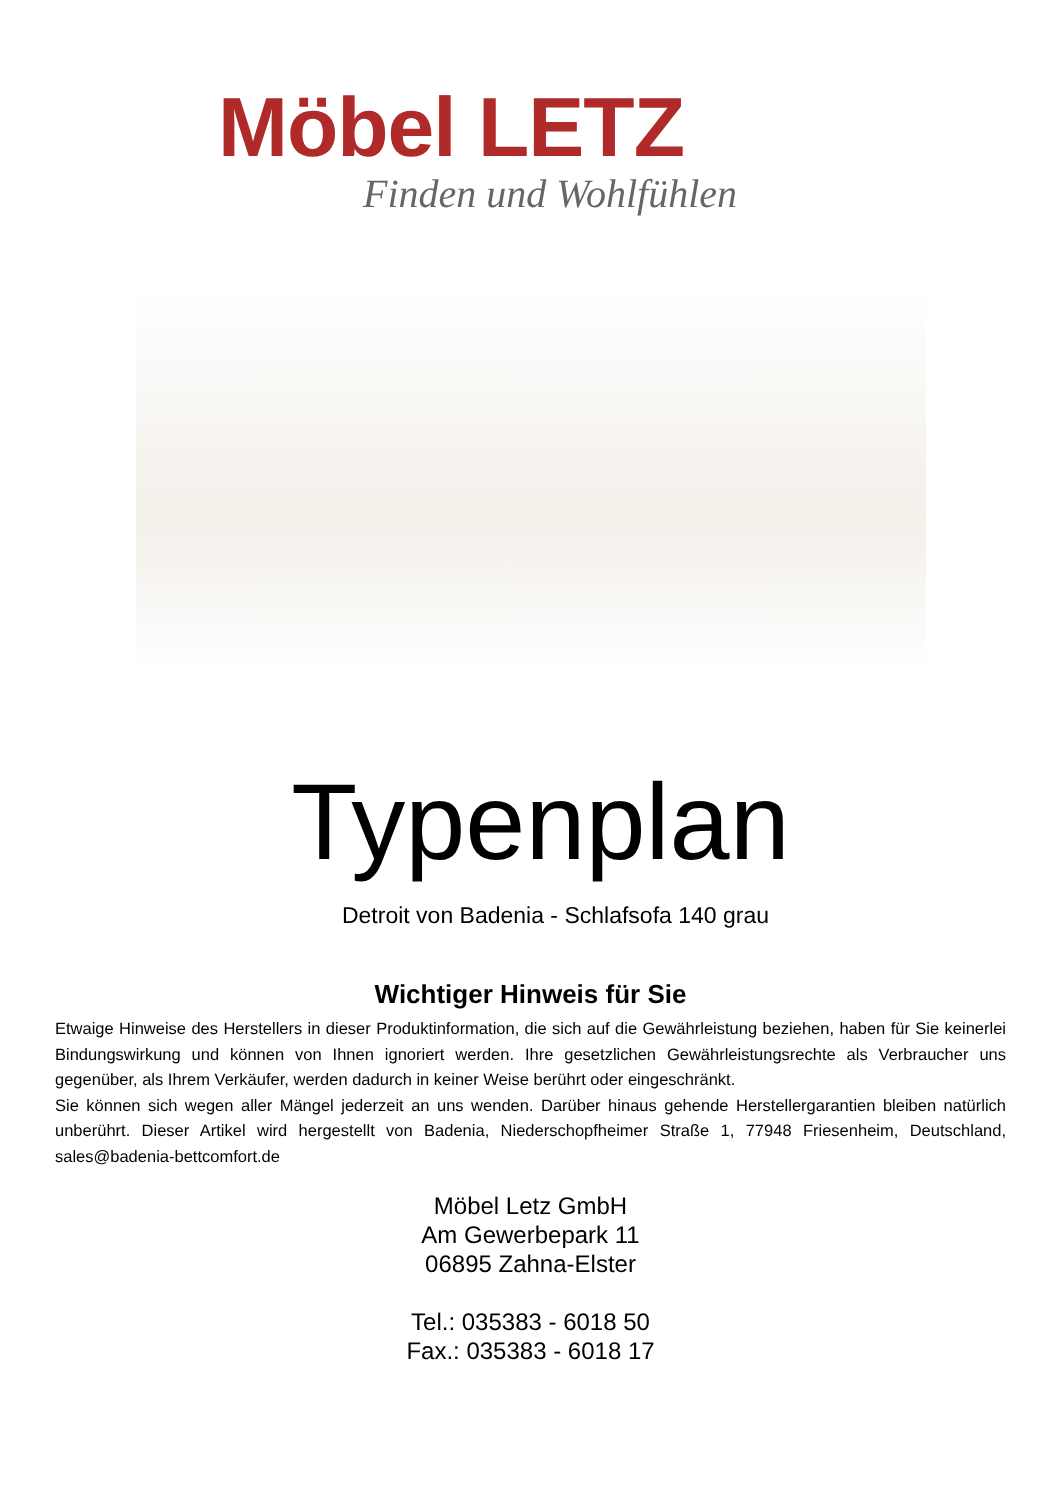Möbel LETZ
Finden und Wohlfühlen
Typenplan
Detroit von Badenia - Schlafsofa 140 grau
Wichtiger Hinweis für Sie
Etwaige Hinweise des Herstellers in dieser Produktinformation, die sich auf die Gewährleistung beziehen, haben für Sie keinerlei Bindungswirkung und können von Ihnen ignoriert werden. Ihre gesetzlichen Gewährleistungsrechte als Verbraucher uns gegenüber, als Ihrem Verkäufer, werden dadurch in keiner Weise berührt oder eingeschränkt.
Sie können sich wegen aller Mängel jederzeit an uns wenden. Darüber hinaus gehende Herstellergarantien bleiben natürlich unberührt. Dieser Artikel wird hergestellt von Badenia, Niederschopfheimer Straße 1, 77948 Friesenheim, Deutschland, sales@badenia-bettcomfort.de
Möbel Letz GmbH
Am Gewerbepark 11
06895 Zahna-Elster
Tel.: 035383 - 6018 50
Fax.: 035383 - 6018 17